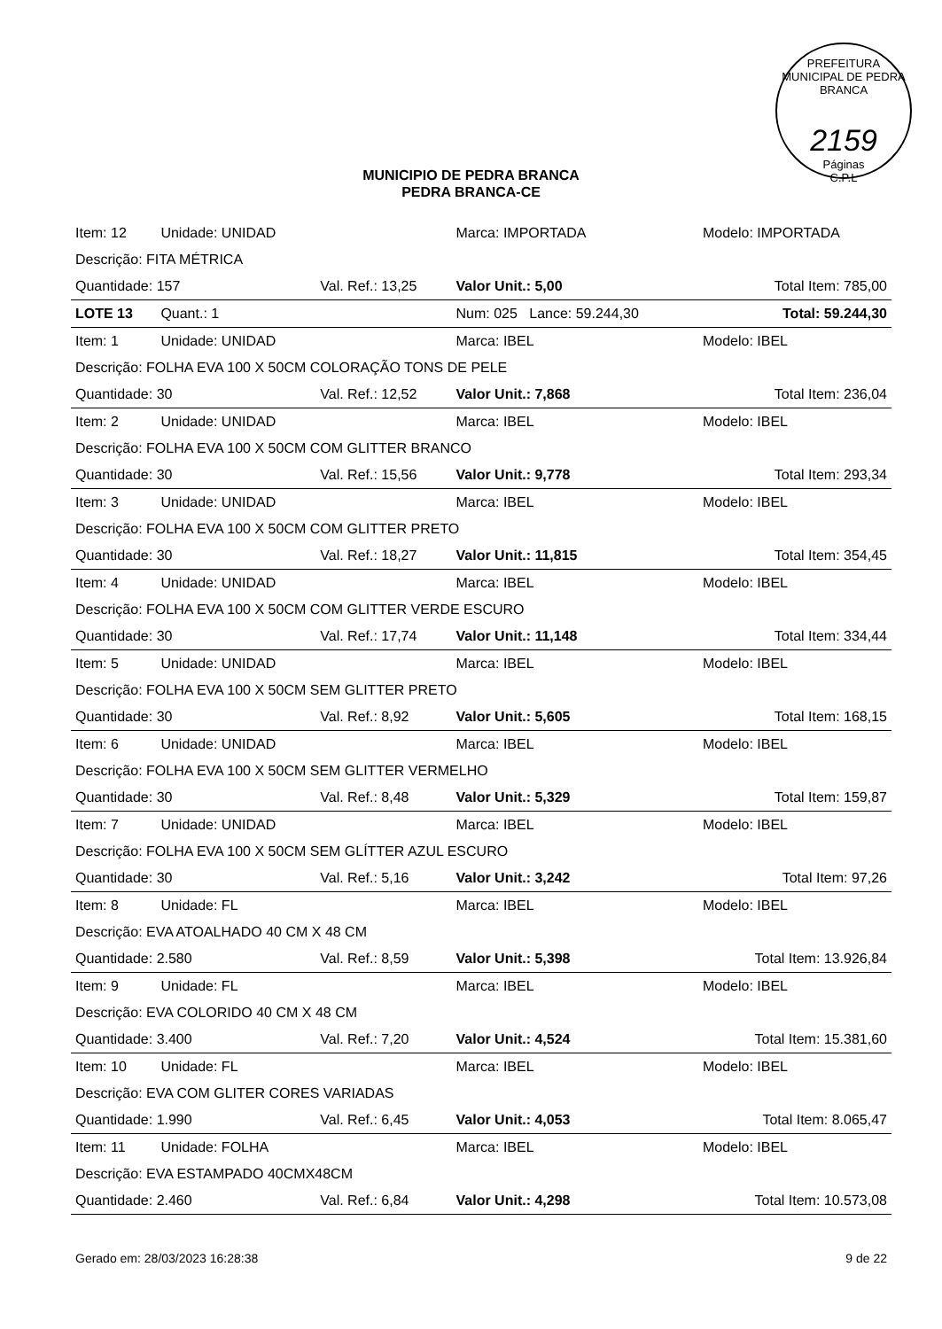PREFEITURA MUNICIPAL DE PEDRA BRANCA
2159
Páginas
C.P.L
MUNICIPIO DE PEDRA BRANCA
PEDRA BRANCA-CE
| Item: 12 | Unidade: UNIDAD | | Marca: IMPORTADA | Modelo: IMPORTADA | |
| Descrição: FITA MÉTRICA | | | | | |
| Quantidade: 157 | | Val. Ref.: 13,25 | Valor Unit.: 5,00 | | Total Item: 785,00 |
| LOTE 13 | Quant.: 1 | | Num: 025 Lance: 59.244,30 | | Total: 59.244,30 |
| Item: 1 | Unidade: UNIDAD | | Marca: IBEL | Modelo: IBEL | |
| Descrição: FOLHA EVA 100 X 50CM COLORAÇÃO TONS DE PELE | | | | | |
| Quantidade: 30 | | Val. Ref.: 12,52 | Valor Unit.: 7,868 | | Total Item: 236,04 |
| Item: 2 | Unidade: UNIDAD | | Marca: IBEL | Modelo: IBEL | |
| Descrição: FOLHA EVA 100 X 50CM COM GLITTER BRANCO | | | | | |
| Quantidade: 30 | | Val. Ref.: 15,56 | Valor Unit.: 9,778 | | Total Item: 293,34 |
| Item: 3 | Unidade: UNIDAD | | Marca: IBEL | Modelo: IBEL | |
| Descrição: FOLHA EVA 100 X 50CM COM GLITTER PRETO | | | | | |
| Quantidade: 30 | | Val. Ref.: 18,27 | Valor Unit.: 11,815 | | Total Item: 354,45 |
| Item: 4 | Unidade: UNIDAD | | Marca: IBEL | Modelo: IBEL | |
| Descrição: FOLHA EVA 100 X 50CM COM GLITTER VERDE ESCURO | | | | | |
| Quantidade: 30 | | Val. Ref.: 17,74 | Valor Unit.: 11,148 | | Total Item: 334,44 |
| Item: 5 | Unidade: UNIDAD | | Marca: IBEL | Modelo: IBEL | |
| Descrição: FOLHA EVA 100 X 50CM SEM GLITTER PRETO | | | | | |
| Quantidade: 30 | | Val. Ref.: 8,92 | Valor Unit.: 5,605 | | Total Item: 168,15 |
| Item: 6 | Unidade: UNIDAD | | Marca: IBEL | Modelo: IBEL | |
| Descrição: FOLHA EVA 100 X 50CM SEM GLITTER VERMELHO | | | | | |
| Quantidade: 30 | | Val. Ref.: 8,48 | Valor Unit.: 5,329 | | Total Item: 159,87 |
| Item: 7 | Unidade: UNIDAD | | Marca: IBEL | Modelo: IBEL | |
| Descrição: FOLHA EVA 100 X 50CM SEM GLÍTTER AZUL ESCURO | | | | | |
| Quantidade: 30 | | Val. Ref.: 5,16 | Valor Unit.: 3,242 | | Total Item: 97,26 |
| Item: 8 | Unidade: FL | | Marca: IBEL | Modelo: IBEL | |
| Descrição: EVA ATOALHADO 40 CM X 48 CM | | | | | |
| Quantidade: 2.580 | | Val. Ref.: 8,59 | Valor Unit.: 5,398 | | Total Item: 13.926,84 |
| Item: 9 | Unidade: FL | | Marca: IBEL | Modelo: IBEL | |
| Descrição: EVA COLORIDO 40 CM X 48 CM | | | | | |
| Quantidade: 3.400 | | Val. Ref.: 7,20 | Valor Unit.: 4,524 | | Total Item: 15.381,60 |
| Item: 10 | Unidade: FL | | Marca: IBEL | Modelo: IBEL | |
| Descrição: EVA COM GLITER CORES VARIADAS | | | | | |
| Quantidade: 1.990 | | Val. Ref.: 6,45 | Valor Unit.: 4,053 | | Total Item: 8.065,47 |
| Item: 11 | Unidade: FOLHA | | Marca: IBEL | Modelo: IBEL | |
| Descrição: EVA ESTAMPADO 40CMX48CM | | | | | |
| Quantidade: 2.460 | | Val. Ref.: 6,84 | Valor Unit.: 4,298 | | Total Item: 10.573,08 |
Gerado em: 28/03/2023 16:28:38 9 de 22